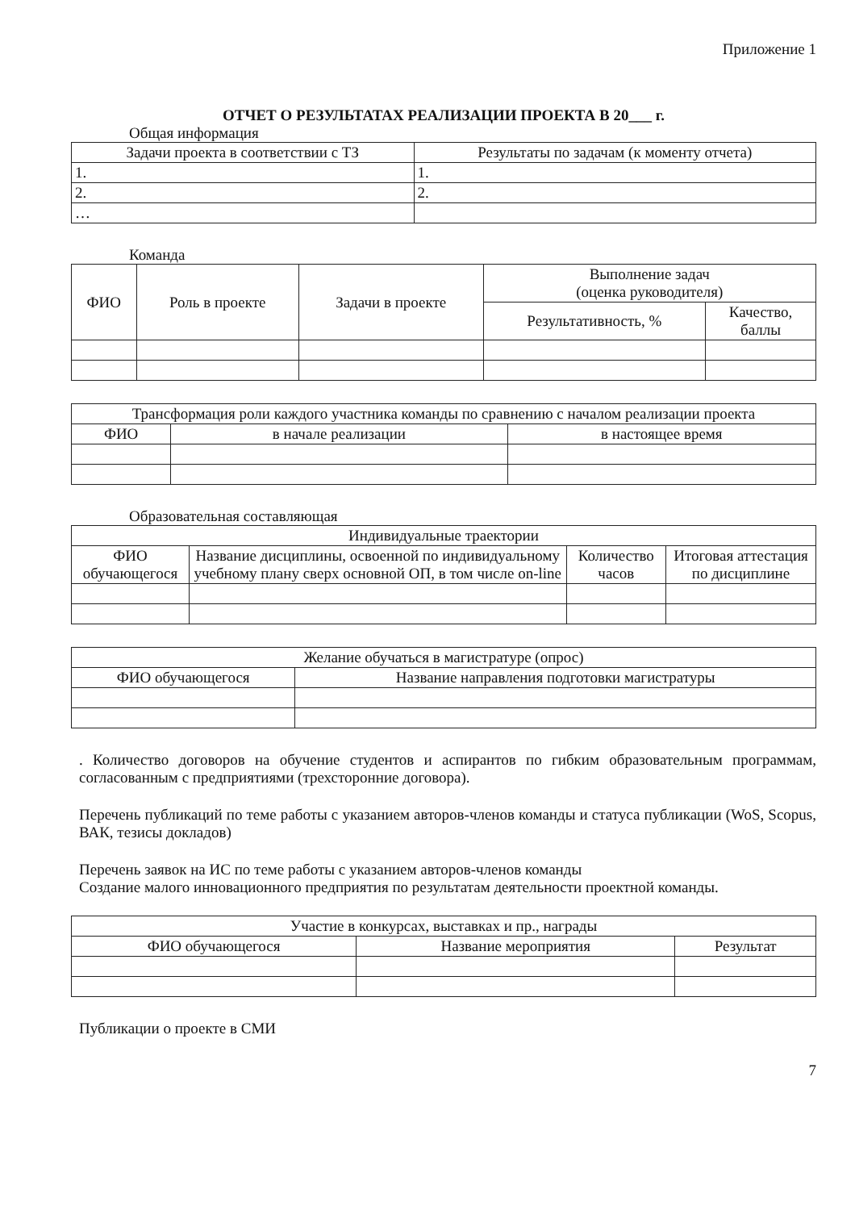Приложение 1
ОТЧЕТ О РЕЗУЛЬТАТАХ РЕАЛИЗАЦИИ ПРОЕКТА В 20___ г.
Общая информация
| Задачи проекта в соответствии с ТЗ | Результаты по задачам (к моменту отчета) |
| --- | --- |
| 1. | 1. |
| 2. | 2. |
| … | |
Команда
| ФИО | Роль в проекте | Задачи в проекте | Выполнение задач (оценка руководителя) | |
| --- | --- | --- | --- | --- |
| | | | Результативность, % | Качество, баллы |
| Трансформация роли каждого участника команды по сравнению с началом реализации проекта | | |
| --- | --- | --- |
| ФИО | в начале реализации | в настоящее время |
Образовательная составляющая
| Индивидуальные траектории | | | |
| --- | --- | --- | --- |
| ФИО обучающегося | Название дисциплины, освоенной по индивидуальному учебному плану сверх основной ОП, в том числе on-line | Количество часов | Итоговая аттестация по дисциплине |
| Желание обучаться в магистратуре (опрос) | |
| --- | --- |
| ФИО обучающегося | Название направления подготовки магистратуры |
. Количество договоров на обучение студентов и аспирантов по гибким образовательным программам, согласованным с предприятиями (трехсторонние договора).
Перечень публикаций по теме работы с указанием авторов-членов команды и статуса публикации (WoS, Scopus, ВАК, тезисы докладов)
Перечень заявок на ИС по теме работы с указанием авторов-членов команды
Создание малого инновационного предприятия по результатам деятельности проектной команды.
| Участие в конкурсах, выставках и пр., награды | | |
| --- | --- | --- |
| ФИО обучающегося | Название мероприятия | Результат |
Публикации о проекте в СМИ
7